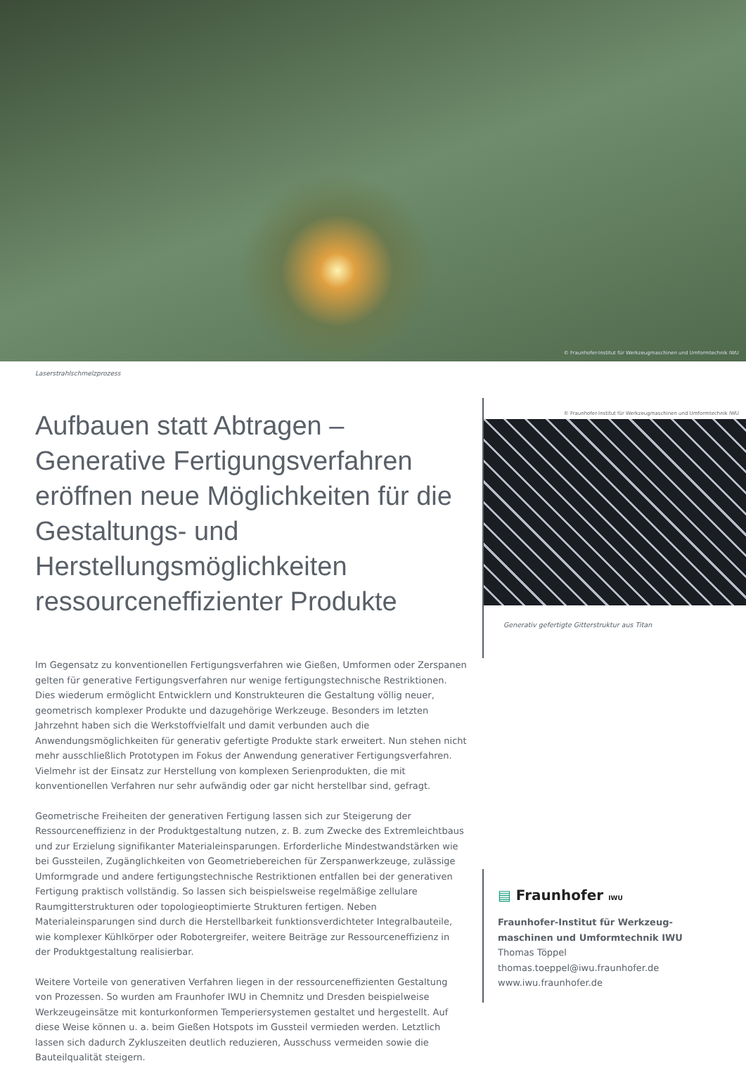© Fraunhofer-Institut für Werkzeugmaschinen und Umformtechnik IWU
Laserstrahlschmelzprozess
Aufbauen statt Abtragen –
Generative Fertigungsverfahren eröffnen neue Möglichkeiten für die Gestaltungs- und Herstellungsmöglichkeiten ressourceneffizienter Produkte
Im Gegensatz zu konventionellen Fertigungsverfahren wie Gießen, Umformen oder Zerspanen gelten für generative Fertigungsverfahren nur wenige fertigungstechnische Restriktionen. Dies wiederum ermöglicht Entwicklern und Konstrukteuren die Gestaltung völlig neuer, geometrisch komplexer Produkte und dazugehörige Werkzeuge. Besonders im letzten Jahrzehnt haben sich die Werkstoffvielfalt und damit verbunden auch die Anwendungsmöglichkeiten für generativ gefertigte Produkte stark erweitert. Nun stehen nicht mehr ausschließlich Prototypen im Fokus der Anwendung generativer Fertigungsverfahren. Vielmehr ist der Einsatz zur Herstellung von komplexen Serienprodukten, die mit konventionellen Verfahren nur sehr aufwändig oder gar nicht herstellbar sind, gefragt.
Geometrische Freiheiten der generativen Fertigung lassen sich zur Steigerung der Ressourceneffizienz in der Produktgestaltung nutzen, z. B. zum Zwecke des Extremleichtbaus und zur Erzielung signifikanter Materialeinsparungen. Erforderliche Mindestwandstärken wie bei Gussteilen, Zugänglichkeiten von Geometriebereichen für Zerspanwerkzeuge, zulässige Umformgrade und andere fertigungstechnische Restriktionen entfallen bei der generativen Fertigung praktisch vollständig. So lassen sich beispielsweise regelmäßige zellulare Raumgitterstrukturen oder topologieoptimierte Strukturen fertigen. Neben Materialeinsparungen sind durch die Herstellbarkeit funktionsverdichteter Integralbauteile, wie komplexer Kühlkörper oder Robotergreifer, weitere Beiträge zur Ressourceneffizienz in der Produktgestaltung realisierbar.
Weitere Vorteile von generativen Verfahren liegen in der ressourceneffizienten Gestaltung von Prozessen. So wurden am Fraunhofer IWU in Chemnitz und Dresden beispielweise Werkzeugeinsätze mit konturkonformen Temperiersystemen gestaltet und hergestellt. Auf diese Weise können u. a. beim Gießen Hotspots im Gussteil vermieden werden. Letztlich lassen sich dadurch Zykluszeiten deutlich reduzieren, Ausschuss vermeiden sowie die Bauteilqualität steigern.
© Fraunhofer-Institut für Werkzeugmaschinen und Umformtechnik IWU
Generativ gefertigte Gitterstruktur aus Titan
▤ Fraunhofer IWU
Fraunhofer-Institut für Werkzeug-
maschinen und Umformtechnik IWU
Thomas Töppel
thomas.toeppel@iwu.fraunhofer.de
www.iwu.fraunhofer.de